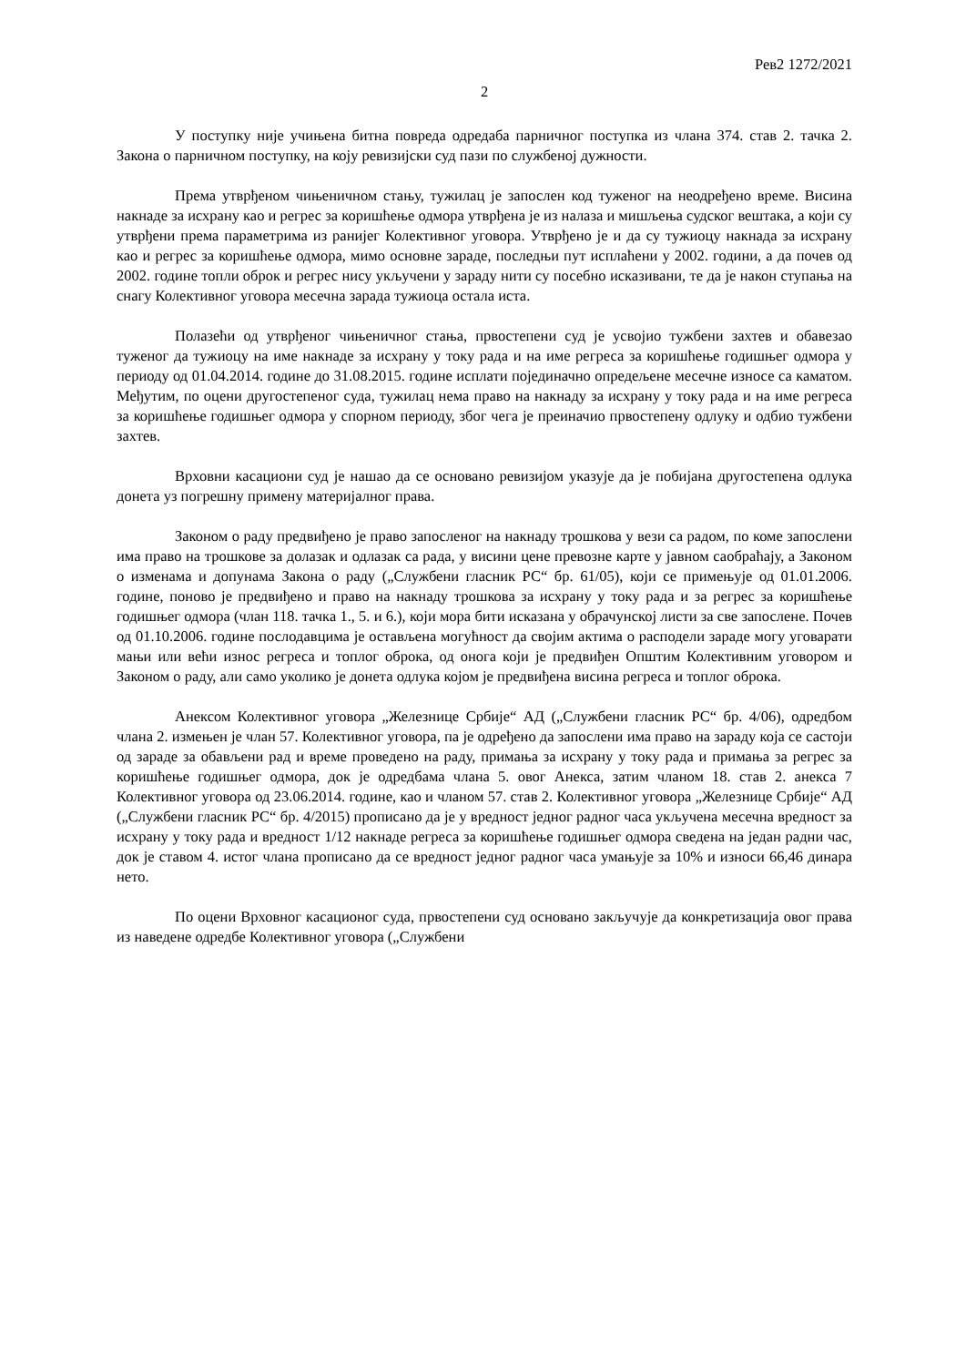Рев2 1272/2021
2
У поступку није учињена битна повреда одредаба парничног поступка из члана 374. став 2. тачка 2. Закона о парничном поступку, на коју ревизијски суд пази по службеној дужности.
Према утврђеном чињеничном стању, тужилац је запослен код туженог на неодређено време. Висина накнаде за исхрану као и регрес за коришћење одмора утврђена је из налаза и мишљења судског вештака, а који су утврђени према параметрима из ранијег Колективног уговора. Утврђено је и да су тужиоцу накнада за исхрану као и регрес за коришћење одмора, мимо основне зараде, последњи пут исплаћени у 2002. години, а да почев од 2002. године топли оброк и регрес нису укључени у зараду нити су посебно исказивани, те да је након ступања на снагу Колективног уговора месечна зарада тужиоца остала иста.
Полазећи од утврђеног чињеничног стања, првостепени суд је усвојио тужбени захтев и обавезао туженог да тужиоцу на име накнаде за исхрану у току рада и на име регреса за коришћење годишњег одмора у периоду од 01.04.2014. године до 31.08.2015. године исплати појединачно опредељене месечне износе са каматом. Међутим, по оцени другостепеног суда, тужилац нема право на накнаду за исхрану у току рада и на име регреса за коришћење годишњег одмора у спорном периоду, због чега је преиначио првостепену одлуку и одбио тужбени захтев.
Врховни касациони суд је нашао да се основано ревизијом указује да је побијана другостепена одлука донета уз погрешну примену материјалног права.
Законом о раду предвиђено је право запосленог на накнаду трошкова у вези са радом, по коме запослени има право на трошкове за долазак и одлазак са рада, у висини цене превозне карте у јавном саобраћају, а Законом о изменама и допунама Закона о раду („Службени гласник РС“ бр. 61/05), који се примењује од 01.01.2006. године, поново је предвиђено и право на накнаду трошкова за исхрану у току рада и за регрес за коришћење годишњег одмора (члан 118. тачка 1., 5. и 6.), који мора бити исказана у обрачунској листи за све запослене. Почев од 01.10.2006. године послодавцима је остављена могућност да својим актима о расподели зараде могу уговарати мањи или већи износ регреса и топлог оброка, од онога који је предвиђен Општим Колективним уговором и Законом о раду, али само уколико је донета одлука којом је предвиђена висина регреса и топлог оброка.
Анексом Колективног уговора „Железнице Србије“ АД („Службени гласник РС“ бр. 4/06), одредбом члана 2. измењен је члан 57. Колективног уговора, па је одређено да запослени има право на зараду која се састоји од зараде за обављени рад и време проведено на раду, примања за исхрану у току рада и примања за регрес за коришћење годишњег одмора, док је одредбама члана 5. овог Анекса, затим чланом 18. став 2. анекса 7 Колективног уговора од 23.06.2014. године, као и чланом 57. став 2. Колективног уговора „Железнице Србије“ АД („Службени гласник РС“ бр. 4/2015) прописано да је у вредност једног радног часа укључена месечна вредност за исхрану у току рада и вредност 1/12 накнаде регреса за коришћење годишњег одмора сведена на један радни час, док је ставом 4. истог члана прописано да се вредност једног радног часа умањује за 10% и износи 66,46 динара нето.
По оцени Врховног касационог суда, првостепени суд основано закључује да конкретизација овог права из наведене одредбе Колективног уговора („Службени